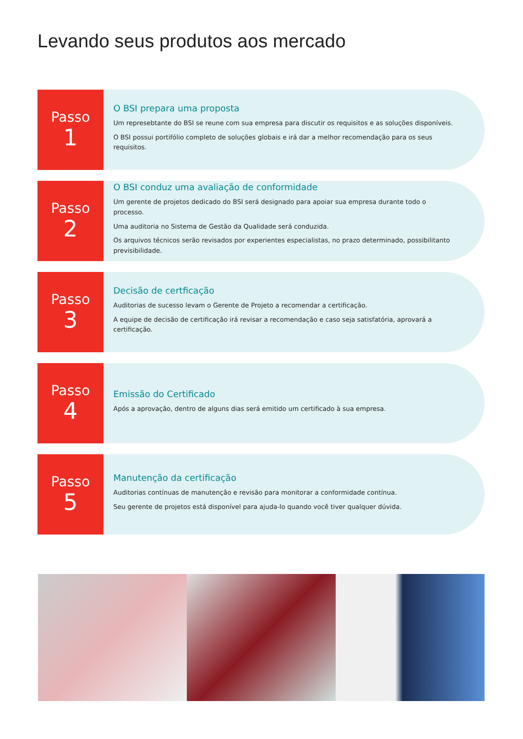Levando seus produtos aos mercado
Passo
1
O BSI prepara uma proposta
Um represebtante do BSI se reune com sua empresa para discutir os requisitos e as soluções disponíveis.
O BSI possui portifólio completo de soluções globais e irá dar a melhor recomendação para os seus requisitos.
Passo
2
O BSI conduz uma avaliação de conformidade
Um gerente de projetos dedicado do BSI será designado para apoiar sua empresa durante todo o processo.
Uma auditoria no Sistema de Gestão da Qualidade será conduzida.
Os arquivos técnicos serão revisados por experientes especialistas, no prazo determinado, possibilitanto previsibilidade.
Passo
3
Decisão de certficação
Auditorias de sucesso levam o Gerente de Projeto a recomendar a certificação.
A equipe de decisão de certificação irá revisar a recomendação e caso seja satisfatória, aprovará a certificação.
Passo
4
Emissão do Certificado
Após a aprovação, dentro de alguns dias será emitido um certificado à sua empresa.
Passo
5
Manutenção da certificação
Auditorias contínuas de manutenção e revisão para monitorar a conformidade contínua.
Seu gerente de projetos está disponível para ajuda-lo quando você tiver qualquer dúvida.